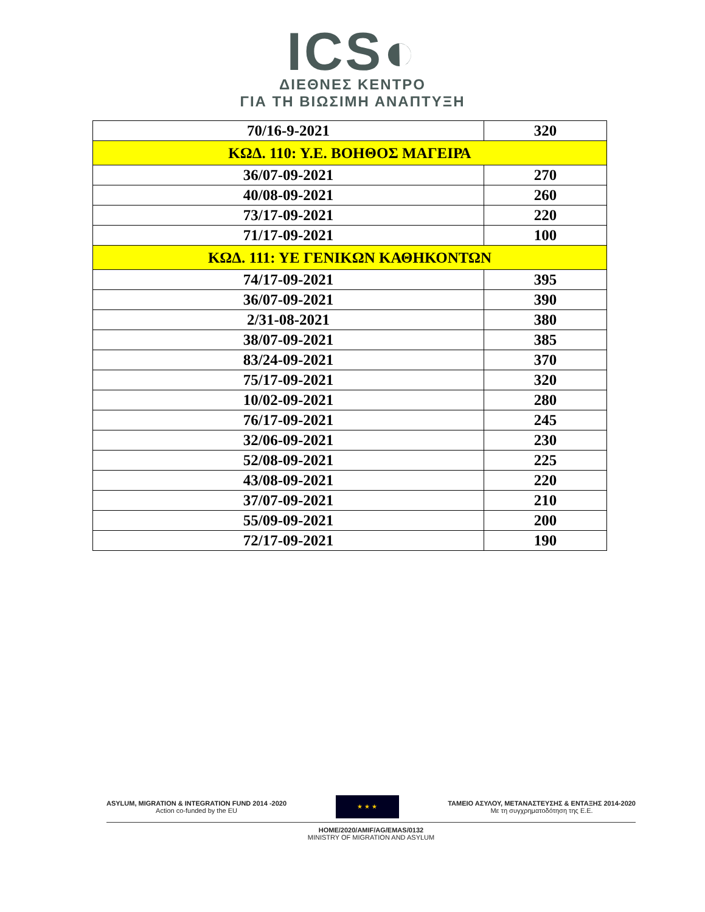ICS◐
ΔΙΕΘΝΕΣ ΚΕΝΤΡΟ
ΓΙΑ ΤΗ ΒΙΩΣΙΜΗ ΑΝΑΠΤΥΞΗ
| 70/16-9-2021 | 320 |
| ΚΩΔ. 110: Υ.Ε. ΒΟΗΘΟΣ ΜΑΓΕΙΡΑ | |
| 36/07-09-2021 | 270 |
| 40/08-09-2021 | 260 |
| 73/17-09-2021 | 220 |
| 71/17-09-2021 | 100 |
| ΚΩΔ. 111: ΥΕ ΓΕΝΙΚΩΝ ΚΑΘΗΚΟΝΤΩΝ | |
| 74/17-09-2021 | 395 |
| 36/07-09-2021 | 390 |
| 2/31-08-2021 | 380 |
| 38/07-09-2021 | 385 |
| 83/24-09-2021 | 370 |
| 75/17-09-2021 | 320 |
| 10/02-09-2021 | 280 |
| 76/17-09-2021 | 245 |
| 32/06-09-2021 | 230 |
| 52/08-09-2021 | 225 |
| 43/08-09-2021 | 220 |
| 37/07-09-2021 | 210 |
| 55/09-09-2021 | 200 |
| 72/17-09-2021 | 190 |
ASYLUM, MIGRATION & INTEGRATION FUND 2014 -2020
Action co-funded by the EU
★ ★ ★
ΤΑΜΕΙΟ ΑΣΥΛΟΥ, ΜΕΤΑΝΑΣΤΕΥΣΗΣ & ΕΝΤΑΞΗΣ 2014-2020
Με τη συγχρηματοδότηση της Ε.Ε.
HOME/2020/AMIF/AG/EMAS/0132
MINISTRY OF MIGRATION AND ASYLUM